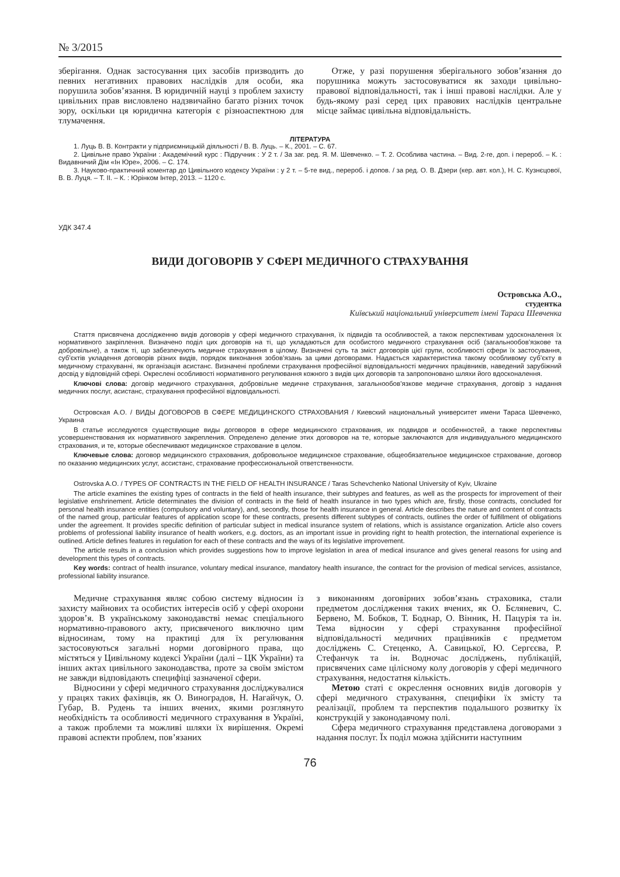№ 3/2015
зберігання. Однак застосування цих засобів призводить до певних негативних правових наслідків для особи, яка порушила зобов’язання. В юридичній науці з проблем захисту цивільних прав висловлено надзвичайно багато різних точок зору, оскільки ця юридична категорія є різноаспектною для тлумачення.
Отже, у разі порушення зберігального зобов’язання до порушника можуть застосовуватися як заходи цивільно-правової відповідальності, так і інші правові наслідки. Але у будь-якому разі серед цих правових наслідків центральне місце займає цивільна відповідальність.
ЛІТЕРАТУРА
1. Луць В. В. Контракти у підприємницькій діяльності / В. В. Луць. – К., 2001. – С. 67.
2. Цивільне право України : Академічний курс : Підручник : У 2 т. / За заг. ред. Я. М. Шевченко. – Т. 2. Особлива частина. – Вид. 2-ге, доп. і перероб. – К. : Видавничий Дім «Ін Юре», 2006. – С. 174.
3. Науково-практичний коментар до Цивільного кодексу України : у 2 т. – 5-те вид., перероб. і допов. / за ред. О. В. Дзери (кер. авт. кол.), Н. С. Кузнєцової, В. В. Луця. – Т. ІІ. – К. : Юрінком Інтер, 2013. – 1120 с.
УДК 347.4
ВИДИ ДОГОВОРІВ У СФЕРІ МЕДИЧНОГО СТРАХУВАННЯ
Островська А.О.,
студентка
Київський національний університет імені Тараса Шевченка
Стаття присвячена дослідженню видів договорів у сфері медичного страхування, їх підвидів та особливостей, а також перспективам удосконалення їх нормативного закріплення. Визначено поділ цих договорів на ті, що укладаються для особистого медичного страхування осіб (загальнообов’язкове та добровільне), а також ті, що забезпечують медичне страхування в цілому. Визначені суть та зміст договорів цієї групи, особливості сфери їх застосування, суб’єктів укладення договорів різних видів, порядок виконання зобов’язань за цими договорами. Надається характеристика такому особливому суб’єкту в медичному страхуванні, як організація асистанс. Визначені проблеми страхування професійної відповідальності медичних працівників, наведений зарубіжний досвід у відповідній сфері. Окреслені особливості нормативного регулювання кожного з видів цих договорів та запропоновано шляхи його вдосконалення.
Ключові слова: договір медичного страхування, добровільне медичне страхування, загальнообов’язкове медичне страхування, договір з надання медичних послуг, асистанс, страхування професійної відповідальності.
Островская А.О. / ВИДЫ ДОГОВОРОВ В СФЕРЕ МЕДИЦИНСКОГО СТРАХОВАНИЯ / Киевский национальный университет имени Тараса Шевченко, Украина
В статье исследуются существующие виды договоров в сфере медицинского страхования, их подвидов и особенностей, а также перспективы усовершенствования их нормативного закрепления. Определено деление этих договоров на те, которые заключаются для индивидуального медицинского страхования, и те, которые обеспечивают медицинское страхование в целом.
Ключевые слова: договор медицинского страхования, добровольное медицинское страхование, общеобязательное медицинское страхование, договор по оказанию медицинских услуг, ассистанс, страхование профессиональной ответственности.
Ostrovska A.O. / TYPES OF CONTRACTS IN THE FIELD OF HEALTH INSURANCE / Taras Schevchenko National University of Kyiv, Ukraine
The article examines the existing types of contracts in the field of health insurance, their subtypes and features, as well as the prospects for improvement of their legislative enshrinement. Article determinates the division of contracts in the field of health insurance in two types which are, firstly, those contracts, concluded for personal health insurance entities (compulsory and voluntary), and, secondly, those for health insurance in general. Article describes the nature and content of contracts of the named group, particular features of application scope for these contracts, presents different subtypes of contracts, outlines the order of fulfillment of obligations under the agreement. It provides specific definition of particular subject in medical insurance system of relations, which is assistance organization. Article also covers problems of professional liability insurance of health workers, e.g. doctors, as an important issue in providing right to health protection, the international experience is outlined. Article defines features in regulation for each of these contracts and the ways of its legislative improvement.
The article results in a conclusion which provides suggestions how to improve legislation in area of medical insurance and gives general reasons for using and development this types of contracts.
Key words: contract of health insurance, voluntary medical insurance, mandatory health insurance, the contract for the provision of medical services, assistance, professional liability insurance.
Медичне страхування являє собою систему відносин із захисту майнових та особистих інтересів осіб у сфері охорони здоров’я. В українському законодавстві немає спеціального нормативно-правового акту, присвяченого виключно цим відносинам, тому на практиці для їх регулювання застосовуються загальні норми договірного права, що містяться у Цивільному кодексі України (далі – ЦК України) та інших актах цивільного законодавства, проте за своїм змістом не завжди відповідають специфіці зазначеної сфери.
Відносини у сфері медичного страхування досліджувалися у працях таких фахівців, як О. Виноградов, Н. Нагайчук, О. Губар, В. Рудень та інших вчених, якими розглянуто необхідність та особливості медичного страхування в Україні, а також проблеми та можливі шляхи їх вирішення. Окремі правові аспекти проблем, пов’язаних
з виконанням договірних зобов’язань страховика, стали предметом дослідження таких вчених, як О. Бєляневич, С. Бервено, М. Бобков, Т. Боднар, О. Вінник, Н. Пацурія та ін. Тема відносин у сфері страхування професійної відповідальності медичних працівників є предметом досліджень С. Стеценко, А. Савицької, Ю. Сергєєва, Р. Стефанчук та ін. Водночас досліджень, публікацій, присвячених саме цілісному колу договорів у сфері медичного страхування, недостатня кількість.
Метою статі є окреслення основних видів договорів у сфері медичного страхування, специфіки їх змісту та реалізації, проблем та перспектив подальшого розвитку їх конструкцій у законодавчому полі.
Сфера медичного страхування представлена договорами з надання послуг. Їх поділ можна здійснити наступним
76